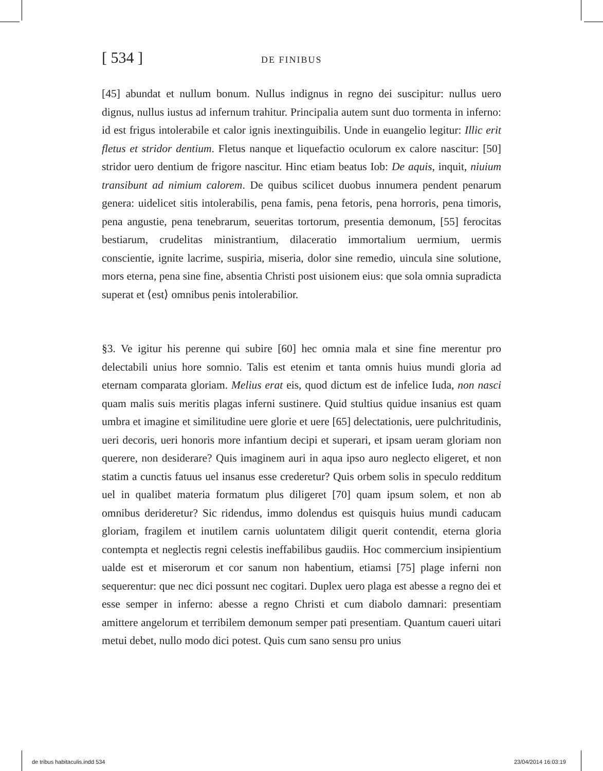[ 534 ] DE FINIBUS
[45] abundat et nullum bonum. Nullus indignus in regno dei suscipitur: nullus uero dignus, nullus iustus ad infernum trahitur. Principalia autem sunt duo tormenta in inferno: id est frigus intolerabile et calor ignis inextinguibilis. Unde in euangelio legitur: Illic erit fletus et stridor dentium. Fletus nanque et liquefactio oculorum ex calore nascitur: [50] stridor uero dentium de frigore nascitur. Hinc etiam beatus Iob: De aquis, inquit, niuium transibunt ad nimium calorem. De quibus scilicet duobus innumera pendent penarum genera: uidelicet sitis intolerabilis, pena famis, pena fetoris, pena horroris, pena timoris, pena angustie, pena tenebrarum, seueritas tortorum, presentia demonum, [55] ferocitas bestiarum, crudelitas ministrantium, dilaceratio immortalium uermium, uermis conscientie, ignite lacrime, suspiria, miseria, dolor sine remedio, uincula sine solutione, mors eterna, pena sine fine, absentia Christi post uisionem eius: que sola omnia supradicta superat et ⟨est⟩ omnibus penis intolerabilior.
§3. Ve igitur his perenne qui subire [60] hec omnia mala et sine fine merentur pro delectabili unius hore somnio. Talis est etenim et tanta omnis huius mundi gloria ad eternam comparata gloriam. Melius erat eis, quod dictum est de infelice Iuda, non nasci quam malis suis meritis plagas inferni sustinere. Quid stultius quidue insanius est quam umbra et imagine et similitudine uere glorie et uere [65] delectationis, uere pulchritudinis, ueri decoris, ueri honoris more infantium decipi et superari, et ipsam ueram gloriam non querere, non desiderare? Quis imaginem auri in aqua ipso auro neglecto eligeret, et non statim a cunctis fatuus uel insanus esse crederetur? Quis orbem solis in speculo redditum uel in qualibet materia formatum plus diligeret [70] quam ipsum solem, et non ab omnibus derideretur? Sic ridendus, immo dolendus est quisquis huius mundi caducam gloriam, fragilem et inutilem carnis uoluntatem diligit querit contendit, eterna gloria contempta et neglectis regni celestis ineffabilibus gaudiis. Hoc commercium insipientium ualde est et miserorum et cor sanum non habentium, etiamsi [75] plage inferni non sequerentur: que nec dici possunt nec cogitari. Duplex uero plaga est abesse a regno dei et esse semper in inferno: abesse a regno Christi et cum diabolo damnari: presentiam amittere angelorum et terribilem demonum semper pati presentiam. Quantum caueri uitari metui debet, nullo modo dici potest. Quis cum sano sensu pro unius
de tribus habitaculis.indd 534 23/04/2014 16:03:19